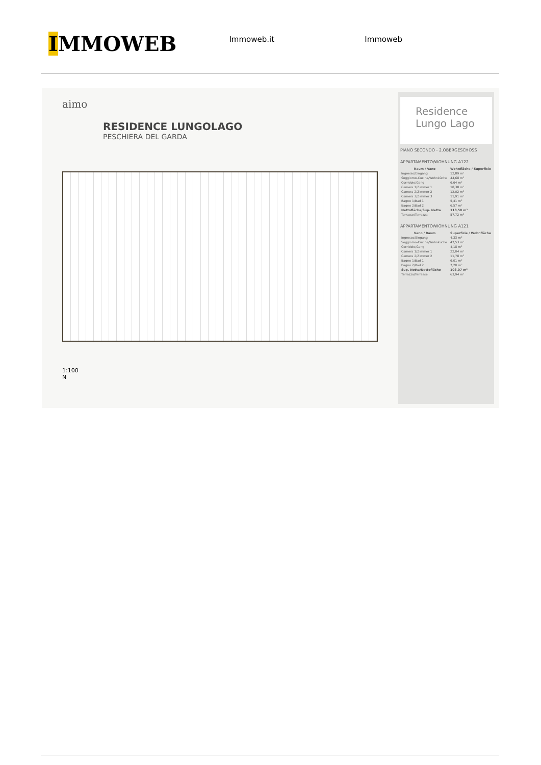IMMOWEB
Immoweb.it Immoweb
aimo
RESIDENCE LUNGOLAGO
PESCHIERA DEL GARDA
1:100
N
Residence
Lungo Lago
PIANO SECONDO - 2.OBERGESCHOSS
APPARTAMENTO/WOHNUNG A122
| Raum / Vano | Wohnfläche / Superficie |
| --- | --- |
| Ingresso/Eingang | 12,89 m² |
| Soggiorno-Cucina/Wohnküche | 44,68 m² |
| Corridoio/Gang | 6,64 m² |
| Camera 1/Zimmer 1 | 18,38 m² |
| Camera 2/Zimmer 2 | 12,02 m² |
| Camera 3/Zimmer 3 | 11,91 m² |
| Bagno 1/Bad 1 | 5,41 m² |
| Bagno 2/Bad 2 | 6,57 m² |
| Nettofläche/Sup. Netta | 118,50 m² |
| Terrasse/Terrazza | 57,72 m² |
APPARTAMENTO/WOHNUNG A121
| Vano / Raum | Superficie / Wohnfläche |
| --- | --- |
| Ingresso/Eingang | 4,33 m² |
| Soggiorno-Cucina/Wohnküche | 47,53 m² |
| Corridoio/Gang | 4,18 m² |
| Camera 1/Zimmer 1 | 22,04 m² |
| Camera 2/Zimmer 2 | 11,78 m² |
| Bagno 1/Bad 1 | 6,01 m² |
| Bagno 2/Bad 2 | 7,20 m² |
| Sup. Netta/Nettofläche | 103,07 m² |
| Terrazza/Terrasse | 63,94 m² |